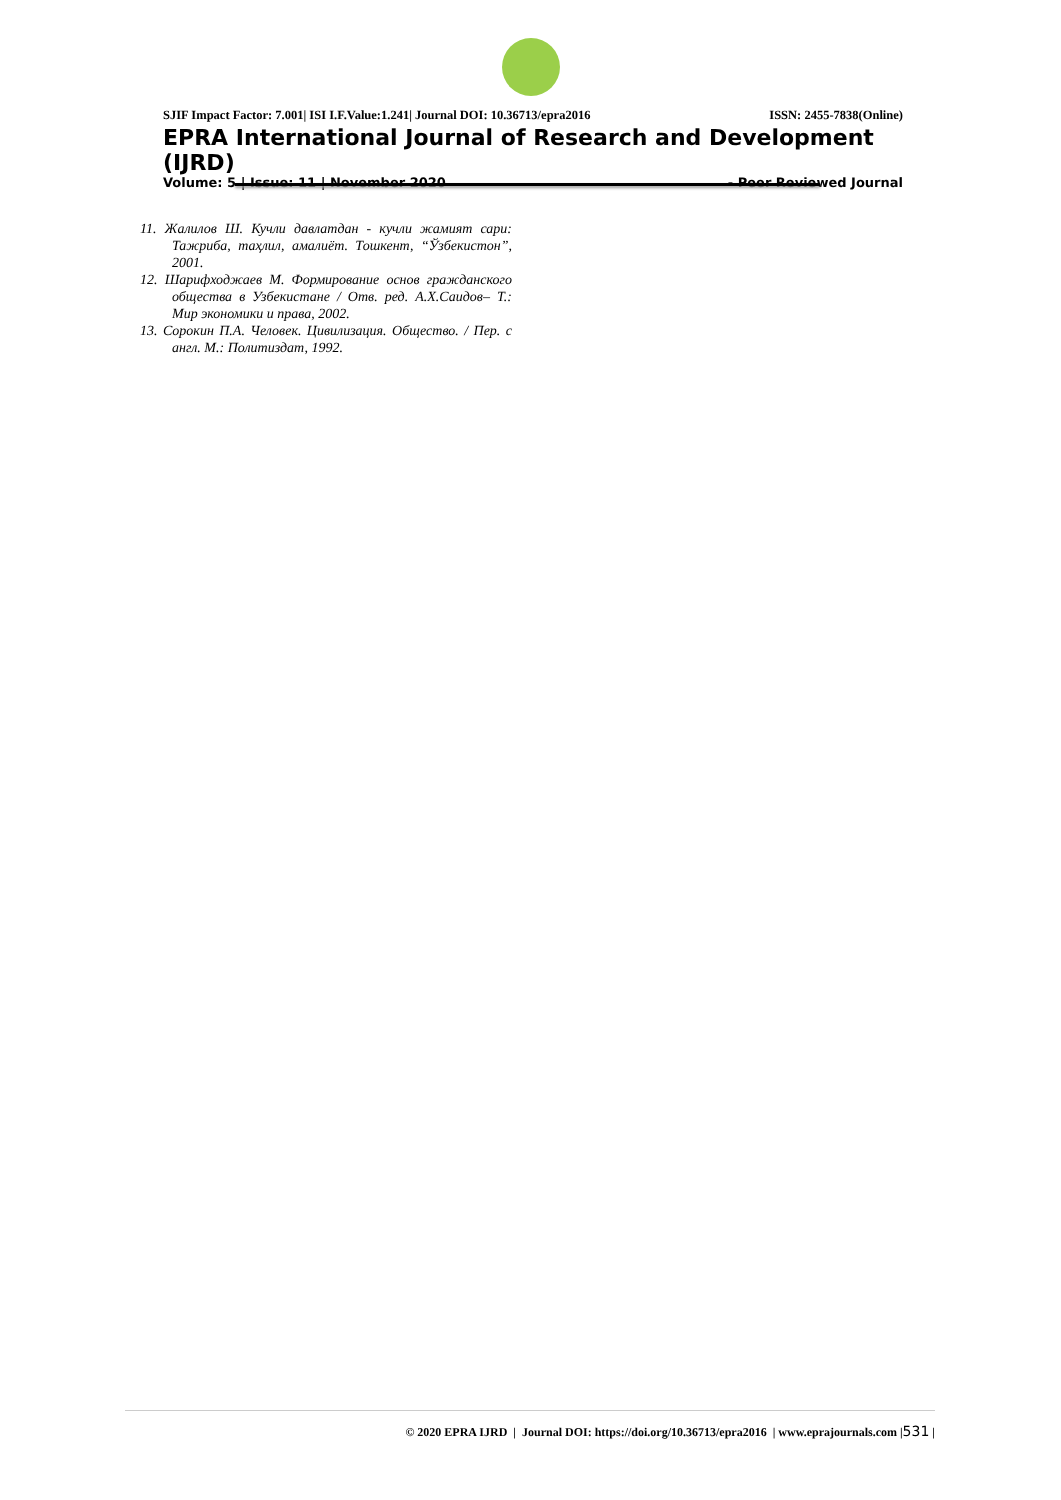SJIF Impact Factor: 7.001| ISI I.F.Value:1.241| Journal DOI: 10.36713/epra2016 ISSN: 2455-7838(Online)
EPRA International Journal of Research and Development (IJRD)
Volume: 5 | Issue: 11 | November 2020 - Peer Reviewed Journal
11. Жалилов Ш. Кучли давлатдан - кучли жамият сари: Тажриба, таҳлил, амалиёт. Тошкент, “Ўзбекистон”, 2001.
12. Шарифходжаев М. Формирование основ гражданского общества в Узбекистане / Отв. ред. А.Х.Саидов– Т.: Мир экономики и права, 2002.
13. Сорокин П.А. Человек. Цивилизация. Общество. / Пер. с англ. М.: Политиздат, 1992.
© 2020 EPRA IJRD | Journal DOI: https://doi.org/10.36713/epra2016 | www.eprajournals.com |531 |